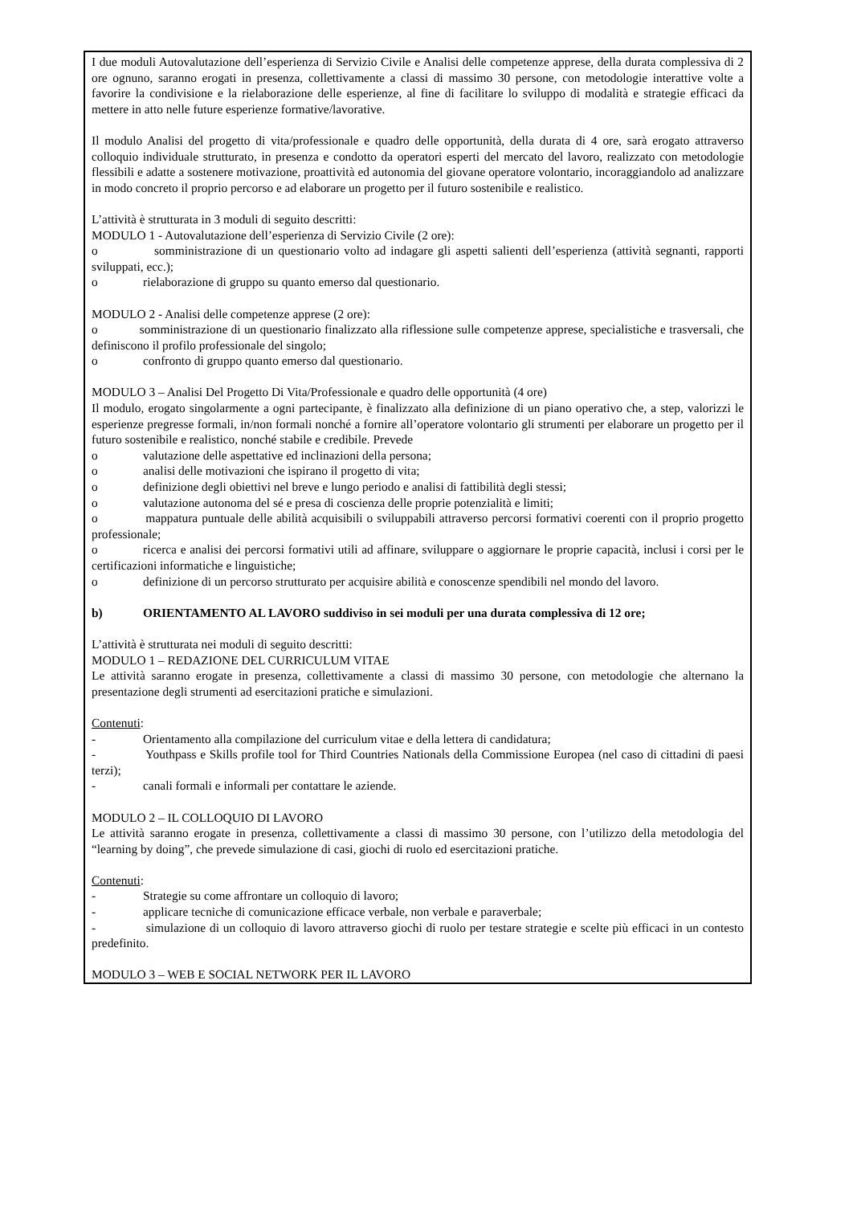I due moduli Autovalutazione dell’esperienza di Servizio Civile e Analisi delle competenze apprese, della durata complessiva di 2 ore ognuno, saranno erogati in presenza, collettivamente a classi di massimo 30 persone, con metodologie interattive volte a favorire la condivisione e la rielaborazione delle esperienze, al fine di facilitare lo sviluppo di modalità e strategie efficaci da mettere in atto nelle future esperienze formative/lavorative.
Il modulo Analisi del progetto di vita/professionale e quadro delle opportunità, della durata di 4 ore, sarà erogato attraverso colloquio individuale strutturato, in presenza e condotto da operatori esperti del mercato del lavoro, realizzato con metodologie flessibili e adatte a sostenere motivazione, proattività ed autonomia del giovane operatore volontario, incoraggiandolo ad analizzare in modo concreto il proprio percorso e ad elaborare un progetto per il futuro sostenibile e realistico.
L’attività è strutturata in 3 moduli di seguito descritti:
MODULO 1 - Autovalutazione dell’esperienza di Servizio Civile (2 ore):
o somministrazione di un questionario volto ad indagare gli aspetti salienti dell’esperienza (attività segnanti, rapporti sviluppati, ecc.);
o rielaborazione di gruppo su quanto emerso dal questionario.
MODULO 2 - Analisi delle competenze apprese (2 ore):
o somministrazione di un questionario finalizzato alla riflessione sulle competenze apprese, specialistiche e trasversali, che definiscono il profilo professionale del singolo;
o confronto di gruppo quanto emerso dal questionario.
MODULO 3 – Analisi Del Progetto Di Vita/Professionale e quadro delle opportunità (4 ore)
Il modulo, erogato singolarmente a ogni partecipante, è finalizzato alla definizione di un piano operativo che, a step, valorizzi le esperienze pregresse formali, in/non formali nonché a fornire all’operatore volontario gli strumenti per elaborare un progetto per il futuro sostenibile e realistico, nonché stabile e credibile. Prevede
o valutazione delle aspettative ed inclinazioni della persona;
o analisi delle motivazioni che ispirano il progetto di vita;
o definizione degli obiettivi nel breve e lungo periodo e analisi di fattibilità degli stessi;
o valutazione autonoma del sé e presa di coscienza delle proprie potenzialità e limiti;
o mappatura puntuale delle abilità acquisibili o sviluppabili attraverso percorsi formativi coerenti con il proprio progetto professionale;
o ricerca e analisi dei percorsi formativi utili ad affinare, sviluppare o aggiornare le proprie capacità, inclusi i corsi per le certificazioni informatiche e linguistiche;
o definizione di un percorso strutturato per acquisire abilità e conoscenze spendibili nel mondo del lavoro.
b) ORIENTAMENTO AL LAVORO suddiviso in sei moduli per una durata complessiva di 12 ore;
L’attività è strutturata nei moduli di seguito descritti:
MODULO 1 – REDAZIONE DEL CURRICULUM VITAE
Le attività saranno erogate in presenza, collettivamente a classi di massimo 30 persone, con metodologie che alternano la presentazione degli strumenti ad esercitazioni pratiche e simulazioni.
Contenuti:
- Orientamento alla compilazione del curriculum vitae e della lettera di candidatura;
- Youthpass e Skills profile tool for Third Countries Nationals della Commissione Europea (nel caso di cittadini di paesi terzi);
- canali formali e informali per contattare le aziende.
MODULO 2 – IL COLLOQUIO DI LAVORO
Le attività saranno erogate in presenza, collettivamente a classi di massimo 30 persone, con l’utilizzo della metodologia del “learning by doing”, che prevede simulazione di casi, giochi di ruolo ed esercitazioni pratiche.
Contenuti:
- Strategie su come affrontare un colloquio di lavoro;
- applicare tecniche di comunicazione efficace verbale, non verbale e paraverbale;
- simulazione di un colloquio di lavoro attraverso giochi di ruolo per testare strategie e scelte più efficaci in un contesto predefinito.
MODULO 3 – WEB E SOCIAL NETWORK PER IL LAVORO